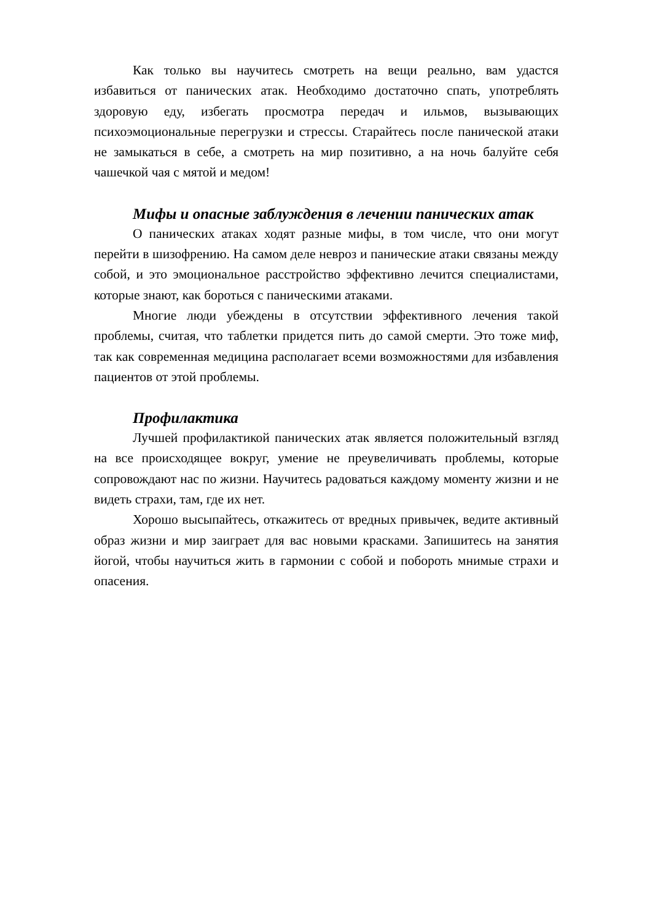Как только вы научитесь смотреть на вещи реально, вам удастся избавиться от панических атак. Необходимо достаточно спать, употреблять здоровую еду, избегать просмотра передач и ильмов, вызывающих психоэмоциональные перегрузки и стрессы. Старайтесь после панической атаки не замыкаться в себе, а смотреть на мир позитивно, а на ночь балуйте себя чашечкой чая с мятой и медом!
Мифы и опасные заблуждения в лечении панических атак
О панических атаках ходят разные мифы, в том числе, что они могут перейти в шизофрению. На самом деле невроз и панические атаки связаны между собой, и это эмоциональное расстройство эффективно лечится специалистами, которые знают, как бороться с паническими атаками.
Многие люди убеждены в отсутствии эффективного лечения такой проблемы, считая, что таблетки придется пить до самой смерти. Это тоже миф, так как современная медицина располагает всеми возможностями для избавления пациентов от этой проблемы.
Профилактика
Лучшей профилактикой панических атак является положительный взгляд на все происходящее вокруг, умение не преувеличивать проблемы, которые сопровождают нас по жизни. Научитесь радоваться каждому моменту жизни и не видеть страхи, там, где их нет.
Хорошо высыпайтесь, откажитесь от вредных привычек, ведите активный образ жизни и мир заиграет для вас новыми красками. Запишитесь на занятия йогой, чтобы научиться жить в гармонии с собой и побороть мнимые страхи и опасения.